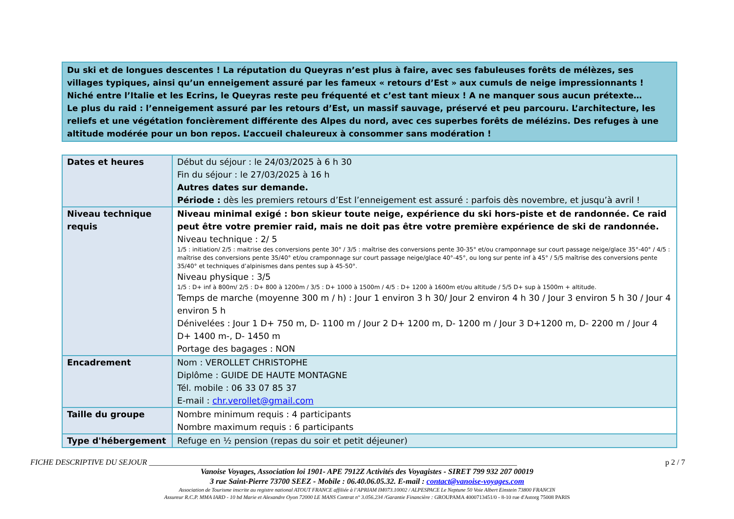Du ski et de longues descentes ! La réputation du Queyras n’est plus à faire, avec ses fabuleuses forêts de mélèzes, ses villages typiques, ainsi qu’un enneigement assuré par les fameux « retours d’Est » aux cumuls de neige impressionnants ! Niché entre l’Italie et les Ecrins, le Queyras reste peu fréquenté et c’est tant mieux ! A ne manquer sous aucun prétexte…
Le plus du raid : l’enneigement assuré par les retours d’Est, un massif sauvage, préservé et peu parcouru. L’architecture, les reliefs et une végétation foncièrement différente des Alpes du nord, avec ces superbes forêts de mélézins. Des refuges à une altitude modérée pour un bon repos. L’accueil chaleureux à consommer sans modération !
| Dates et heures | Début du séjour : le 24/03/2025 à 6 h 30 Fin du séjour : le 27/03/2025 à 16 h Autres dates sur demande. Période : dès les premiers retours d’Est l’enneigement est assuré : parfois dès novembre, et jusqu’à avril ! |
| Niveau technique requis | Niveau minimal exigé : bon skieur toute neige, expérience du ski hors-piste et de randonnée. Ce raid peut être votre premier raid, mais ne doit pas être votre première expérience de ski de randonnée. Niveau technique : 2/ 5 1/5 : initiation/ 2/5 : maitrise des conversions pente 30° / 3/5 : maîtrise des conversions pente 30-35° et/ou cramponnage sur court passage neige/glace 35°-40° / 4/5 : maîtrise des conversions pente 35/40° et/ou cramponnage sur court passage neige/glace 40°-45°, ou long sur pente inf à 45° / 5/5 maîtrise des conversions pente 35/40° et techniques d’alpinismes dans pentes sup à 45-50°. Niveau physique : 3/5 1/5 : D+ inf à 800m/ 2/5 : D+ 800 à 1200m / 3/5 : D+ 1000 à 1500m / 4/5 : D+ 1200 à 1600m et/ou altitude / 5/5 D+ sup à 1500m + altitude. Temps de marche (moyenne 300 m / h) : Jour 1 environ 3 h 30/ Jour 2 environ 4 h 30 / Jour 3 environ 5 h 30 / Jour 4 environ 5 h Dénivelées : Jour 1 D+ 750 m, D- 1100 m / Jour 2 D+ 1200 m, D- 1200 m / Jour 3 D+1200 m, D- 2200 m / Jour 4 D+ 1400 m-, D- 1450 m Portage des bagages : NON |
| Encadrement | Nom : VEROLLET CHRISTOPHE Diplôme : GUIDE DE HAUTE MONTAGNE Tél. mobile : 06 33 07 85 37 E-mail : chr.verollet@gmail.com |
| Taille du groupe | Nombre minimum requis : 4 participants Nombre maximum requis : 6 participants |
| Type d'hébergement | Refuge en ½ pension (repas du soir et petit déjeuner) |
FICHE DESCRIPTIVE DU SEJOUR ______________________________________________________________________________________________ p 2 / 7
Vanoise Voyages, Association loi 1901- APE 7912Z Activités des Voyagistes - SIRET 799 932 207 00019
3 rue Saint-Pierre 73700 SEEZ - Mobile : 06.40.06.05.32. E-mail : contact@vanoise-voyages.com
Association de Tourisme inscrite au registre national ATOUT FRANCE affiliée à l’APRIAM IM073.10002 / ALPESPACE Le Neptune 50 Voie Albert Einstein 73800 FRANCIN
Assureur R.C.P. MMA IARD - 10 bd Marie et Alexandre Oyon 72000 LE MANS Contrat n° 3.056.234 /Garantie Financière : GROUPAMA 4000713451/0 - 8-10 rue d'Astorg 75008 PARIS